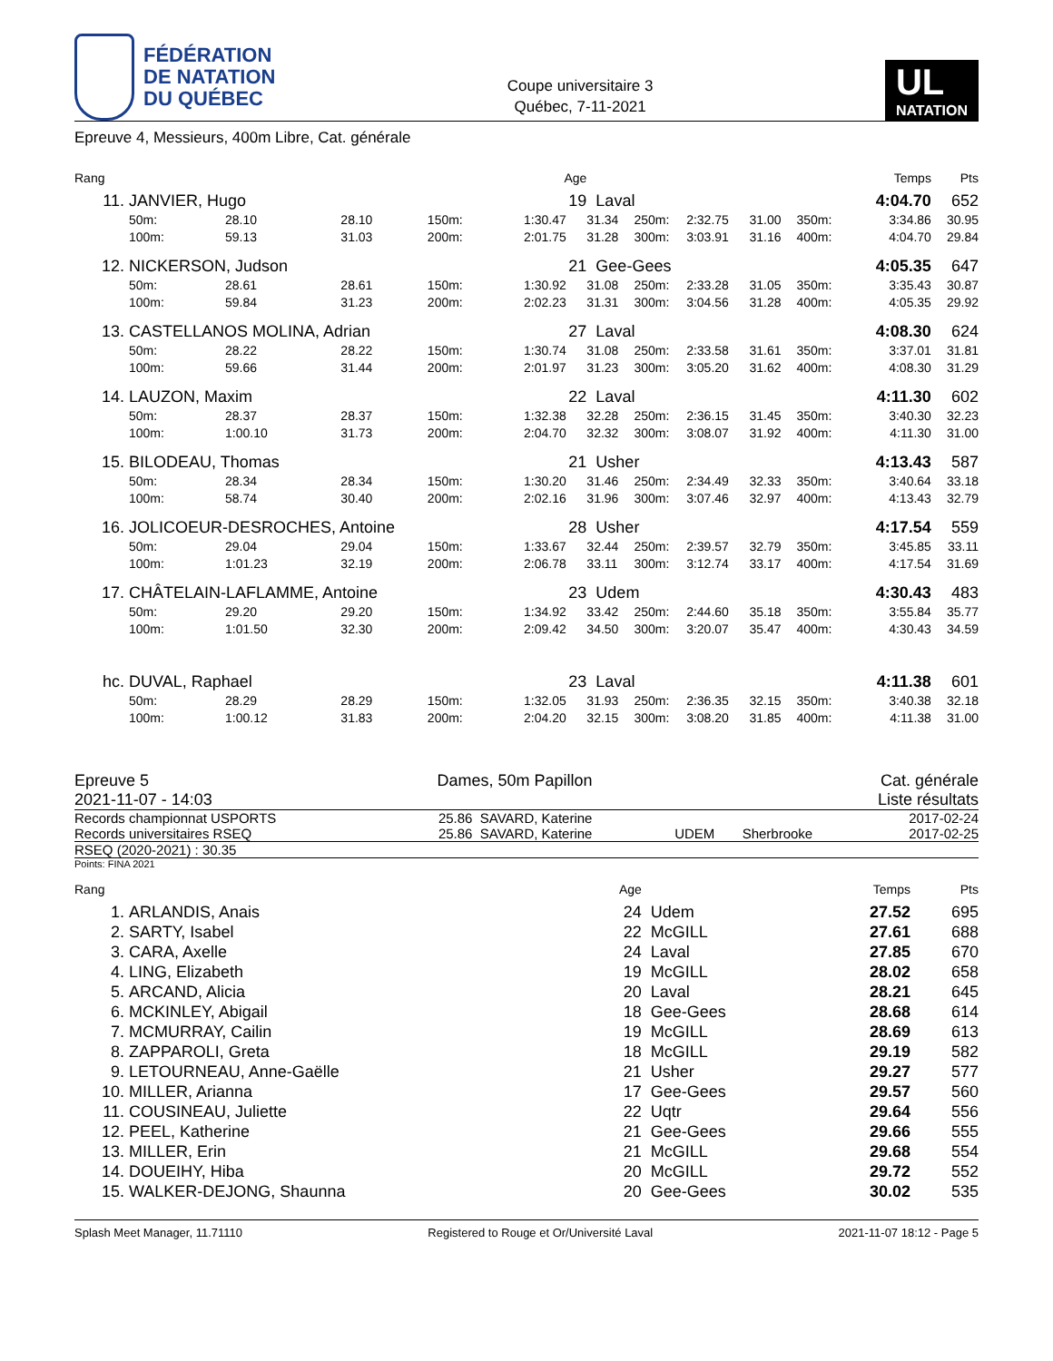FÉDÉRATION
DE NATATION
DU QUÉBEC
Coupe universitaire 3
Québec, 7-11-2021
UL
NATATION
Epreuve 4, Messieurs, 400m Libre, Cat. générale
| Rang | | | | | Age | | | | | | Temps | Pts |
| --- | --- | --- | --- | --- | --- | --- | --- | --- | --- | --- | --- | --- |
| 11. | JANVIER, Hugo | | | | 19 | Laval | | | | | 4:04.70 | 652 |
| | 50m: | 28.10 | 28.10 | 150m: | 1:30.47 | 31.34 | 250m: | 2:32.75 | 31.00 | 350m: | 3:34.86 | 30.95 |
| | 100m: | 59.13 | 31.03 | 200m: | 2:01.75 | 31.28 | 300m: | 3:03.91 | 31.16 | 400m: | 4:04.70 | 29.84 |
| 12. | NICKERSON, Judson | | | | 21 | Gee-Gees | | | | | 4:05.35 | 647 |
| | 50m: | 28.61 | 28.61 | 150m: | 1:30.92 | 31.08 | 250m: | 2:33.28 | 31.05 | 350m: | 3:35.43 | 30.87 |
| | 100m: | 59.84 | 31.23 | 200m: | 2:02.23 | 31.31 | 300m: | 3:04.56 | 31.28 | 400m: | 4:05.35 | 29.92 |
| 13. | CASTELLANOS MOLINA, Adrian | | | | 27 | Laval | | | | | 4:08.30 | 624 |
| | 50m: | 28.22 | 28.22 | 150m: | 1:30.74 | 31.08 | 250m: | 2:33.58 | 31.61 | 350m: | 3:37.01 | 31.81 |
| | 100m: | 59.66 | 31.44 | 200m: | 2:01.97 | 31.23 | 300m: | 3:05.20 | 31.62 | 400m: | 4:08.30 | 31.29 |
| 14. | LAUZON, Maxim | | | | 22 | Laval | | | | | 4:11.30 | 602 |
| | 50m: | 28.37 | 28.37 | 150m: | 1:32.38 | 32.28 | 250m: | 2:36.15 | 31.45 | 350m: | 3:40.30 | 32.23 |
| | 100m: | 1:00.10 | 31.73 | 200m: | 2:04.70 | 32.32 | 300m: | 3:08.07 | 31.92 | 400m: | 4:11.30 | 31.00 |
| 15. | BILODEAU, Thomas | | | | 21 | Usher | | | | | 4:13.43 | 587 |
| | 50m: | 28.34 | 28.34 | 150m: | 1:30.20 | 31.46 | 250m: | 2:34.49 | 32.33 | 350m: | 3:40.64 | 33.18 |
| | 100m: | 58.74 | 30.40 | 200m: | 2:02.16 | 31.96 | 300m: | 3:07.46 | 32.97 | 400m: | 4:13.43 | 32.79 |
| 16. | JOLICOEUR-DESROCHES, Antoine | | | | 28 | Usher | | | | | 4:17.54 | 559 |
| | 50m: | 29.04 | 29.04 | 150m: | 1:33.67 | 32.44 | 250m: | 2:39.57 | 32.79 | 350m: | 3:45.85 | 33.11 |
| | 100m: | 1:01.23 | 32.19 | 200m: | 2:06.78 | 33.11 | 300m: | 3:12.74 | 33.17 | 400m: | 4:17.54 | 31.69 |
| 17. | CHÂTELAIN-LAFLAMME, Antoine | | | | 23 | Udem | | | | | 4:30.43 | 483 |
| | 50m: | 29.20 | 29.20 | 150m: | 1:34.92 | 33.42 | 250m: | 2:44.60 | 35.18 | 350m: | 3:55.84 | 35.77 |
| | 100m: | 1:01.50 | 32.30 | 200m: | 2:09.42 | 34.50 | 300m: | 3:20.07 | 35.47 | 400m: | 4:30.43 | 34.59 |
| hc. | DUVAL, Raphael | | | | 23 | Laval | | | | | 4:11.38 | 601 |
| | 50m: | 28.29 | 28.29 | 150m: | 1:32.05 | 31.93 | 250m: | 2:36.35 | 32.15 | 350m: | 3:40.38 | 32.18 |
| | 100m: | 1:00.12 | 31.83 | 200m: | 2:04.20 | 32.15 | 300m: | 3:08.20 | 31.85 | 400m: | 4:11.38 | 31.00 |
Epreuve 5 Dames, 50m Papillon Cat. générale
2021-11-07 - 14:03 Liste résultats
| Records championnat USPORTS | 25.86 | SAVARD, Katerine | | | 2017-02-24 |
| Records universitaires RSEQ | 25.86 | SAVARD, Katerine | UDEM | Sherbrooke | 2017-02-25 |
RSEQ (2020-2021) : 30.35
Points: FINA 2021
| Rang | | Age | | Temps | Pts |
| --- | --- | --- | --- | --- | --- |
| 1. | ARLANDIS, Anais | 24 | Udem | 27.52 | 695 |
| 2. | SARTY, Isabel | 22 | McGILL | 27.61 | 688 |
| 3. | CARA, Axelle | 24 | Laval | 27.85 | 670 |
| 4. | LING, Elizabeth | 19 | McGILL | 28.02 | 658 |
| 5. | ARCAND, Alicia | 20 | Laval | 28.21 | 645 |
| 6. | MCKINLEY, Abigail | 18 | Gee-Gees | 28.68 | 614 |
| 7. | MCMURRAY, Cailin | 19 | McGILL | 28.69 | 613 |
| 8. | ZAPPAROLI, Greta | 18 | McGILL | 29.19 | 582 |
| 9. | LETOURNEAU, Anne-Gaëlle | 21 | Usher | 29.27 | 577 |
| 10. | MILLER, Arianna | 17 | Gee-Gees | 29.57 | 560 |
| 11. | COUSINEAU, Juliette | 22 | Uqtr | 29.64 | 556 |
| 12. | PEEL, Katherine | 21 | Gee-Gees | 29.66 | 555 |
| 13. | MILLER, Erin | 21 | McGILL | 29.68 | 554 |
| 14. | DOUEIHY, Hiba | 20 | McGILL | 29.72 | 552 |
| 15. | WALKER-DEJONG, Shaunna | 20 | Gee-Gees | 30.02 | 535 |
Splash Meet Manager, 11.71110 Registered to Rouge et Or/Université Laval 2021-11-07 18:12 - Page 5